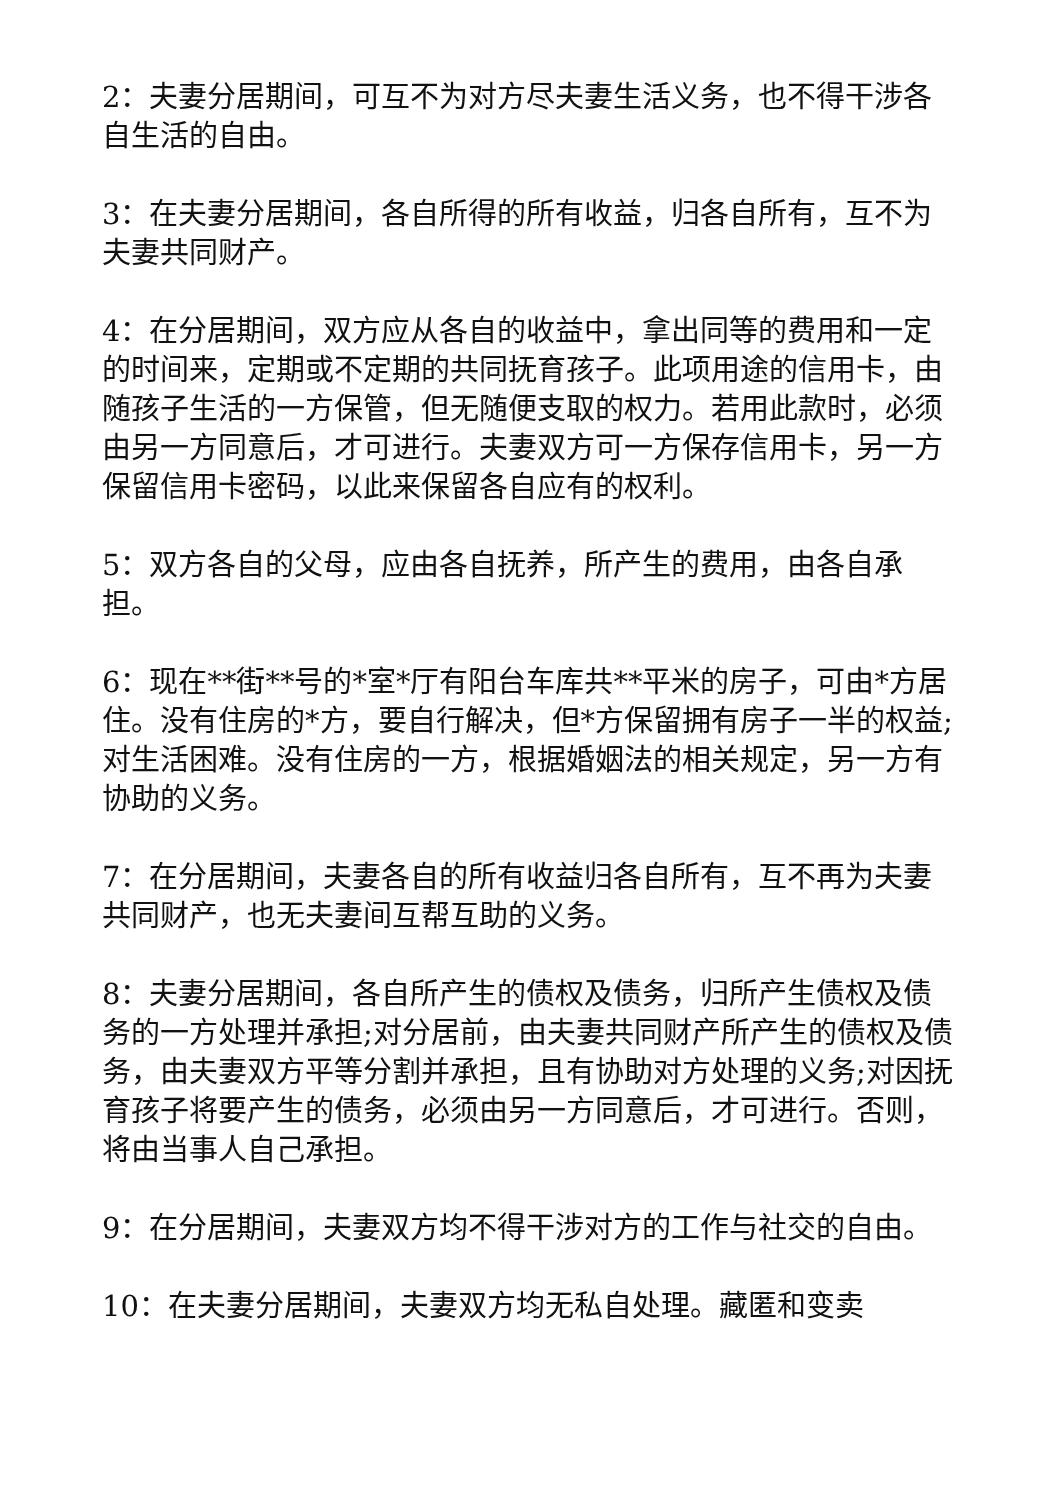2：夫妻分居期间，可互不为对方尽夫妻生活义务，也不得干涉各自生活的自由。
3：在夫妻分居期间，各自所得的所有收益，归各自所有，互不为夫妻共同财产。
4：在分居期间，双方应从各自的收益中，拿出同等的费用和一定的时间来，定期或不定期的共同抚育孩子。此项用途的信用卡，由随孩子生活的一方保管，但无随便支取的权力。若用此款时，必须由另一方同意后，才可进行。夫妻双方可一方保存信用卡，另一方保留信用卡密码，以此来保留各自应有的权利。
5：双方各自的父母，应由各自抚养，所产生的费用，由各自承担。
6：现在**街**号的*室*厅有阳台车库共**平米的房子，可由*方居住。没有住房的*方，要自行解决，但*方保留拥有房子一半的权益;对生活困难。没有住房的一方，根据婚姻法的相关规定，另一方有协助的义务。
7：在分居期间，夫妻各自的所有收益归各自所有，互不再为夫妻共同财产，也无夫妻间互帮互助的义务。
8：夫妻分居期间，各自所产生的债权及债务，归所产生债权及债务的一方处理并承担;对分居前，由夫妻共同财产所产生的债权及债务，由夫妻双方平等分割并承担，且有协助对方处理的义务;对因抚育孩子将要产生的债务，必须由另一方同意后，才可进行。否则，将由当事人自己承担。
9：在分居期间，夫妻双方均不得干涉对方的工作与社交的自由。
10：在夫妻分居期间，夫妻双方均无私自处理。藏匿和变卖